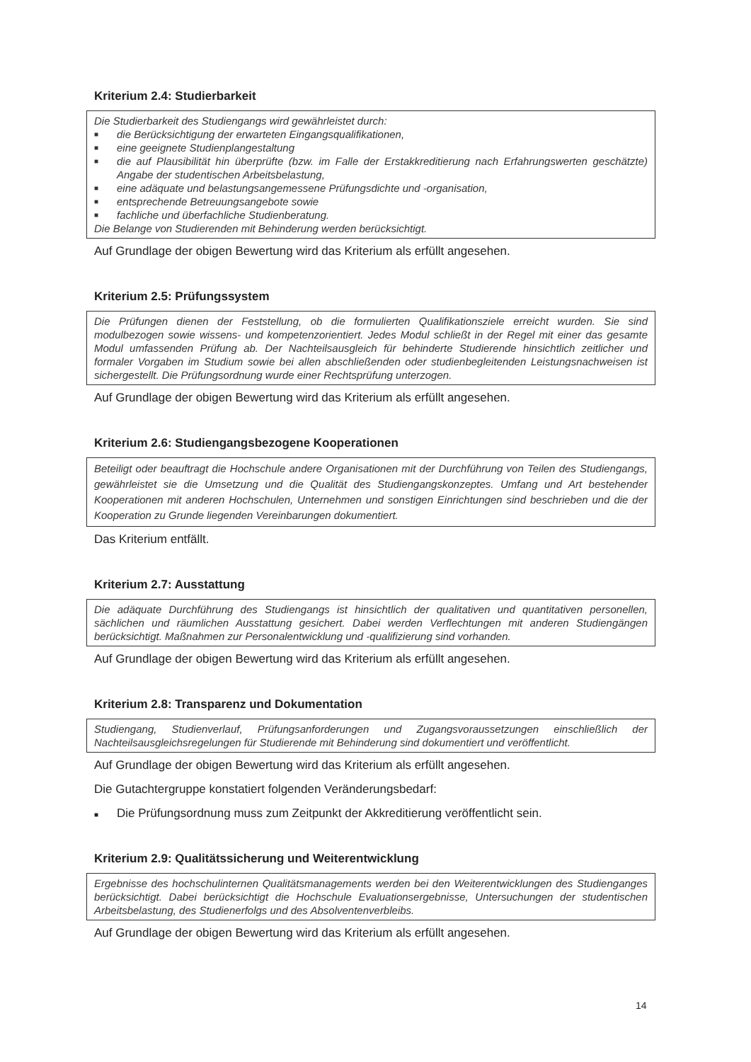Kriterium 2.4: Studierbarkeit
Die Studierbarkeit des Studiengangs wird gewährleistet durch:
■ die Berücksichtigung der erwarteten Eingangsqualifikationen,
■ eine geeignete Studienplangestaltung
■ die auf Plausibilität hin überprüfte (bzw. im Falle der Erstakkreditierung nach Erfahrungswerten geschätzte) Angabe der studentischen Arbeitsbelastung,
■ eine adäquate und belastungsangemessene Prüfungsdichte und -organisation,
■ entsprechende Betreuungsangebote sowie
■ fachliche und überfachliche Studienberatung.
Die Belange von Studierenden mit Behinderung werden berücksichtigt.
Auf Grundlage der obigen Bewertung wird das Kriterium als erfüllt angesehen.
Kriterium 2.5: Prüfungssystem
Die Prüfungen dienen der Feststellung, ob die formulierten Qualifikationsziele erreicht wurden. Sie sind modulbezogen sowie wissens- und kompetenzorientiert. Jedes Modul schließt in der Regel mit einer das gesamte Modul umfassenden Prüfung ab. Der Nachteilsausgleich für behinderte Studierende hinsichtlich zeitlicher und formaler Vorgaben im Studium sowie bei allen abschließenden oder studienbegleitenden Leistungsnachweisen ist sichergestellt. Die Prüfungsordnung wurde einer Rechtsprüfung unterzogen.
Auf Grundlage der obigen Bewertung wird das Kriterium als erfüllt angesehen.
Kriterium 2.6: Studiengangsbezogene Kooperationen
Beteiligt oder beauftragt die Hochschule andere Organisationen mit der Durchführung von Teilen des Studiengangs, gewährleistet sie die Umsetzung und die Qualität des Studiengangskonzeptes. Umfang und Art bestehender Kooperationen mit anderen Hochschulen, Unternehmen und sonstigen Einrichtungen sind beschrieben und die der Kooperation zu Grunde liegenden Vereinbarungen dokumentiert.
Das Kriterium entfällt.
Kriterium 2.7: Ausstattung
Die adäquate Durchführung des Studiengangs ist hinsichtlich der qualitativen und quantitativen personellen, sächlichen und räumlichen Ausstattung gesichert. Dabei werden Verflechtungen mit anderen Studiengängen berücksichtigt. Maßnahmen zur Personalentwicklung und -qualifizierung sind vorhanden.
Auf Grundlage der obigen Bewertung wird das Kriterium als erfüllt angesehen.
Kriterium 2.8: Transparenz und Dokumentation
Studiengang, Studienverlauf, Prüfungsanforderungen und Zugangsvoraussetzungen einschließlich der Nachteilsausgleichsregelungen für Studierende mit Behinderung sind dokumentiert und veröffentlicht.
Auf Grundlage der obigen Bewertung wird das Kriterium als erfüllt angesehen.
Die Gutachtergruppe konstatiert folgenden Veränderungsbedarf:
■ Die Prüfungsordnung muss zum Zeitpunkt der Akkreditierung veröffentlicht sein.
Kriterium 2.9: Qualitätssicherung und Weiterentwicklung
Ergebnisse des hochschulinternen Qualitätsmanagements werden bei den Weiterentwicklungen des Studienganges berücksichtigt. Dabei berücksichtigt die Hochschule Evaluationsergebnisse, Untersuchungen der studentischen Arbeitsbelastung, des Studienerfolgs und des Absolventenverbleibs.
Auf Grundlage der obigen Bewertung wird das Kriterium als erfüllt angesehen.
14